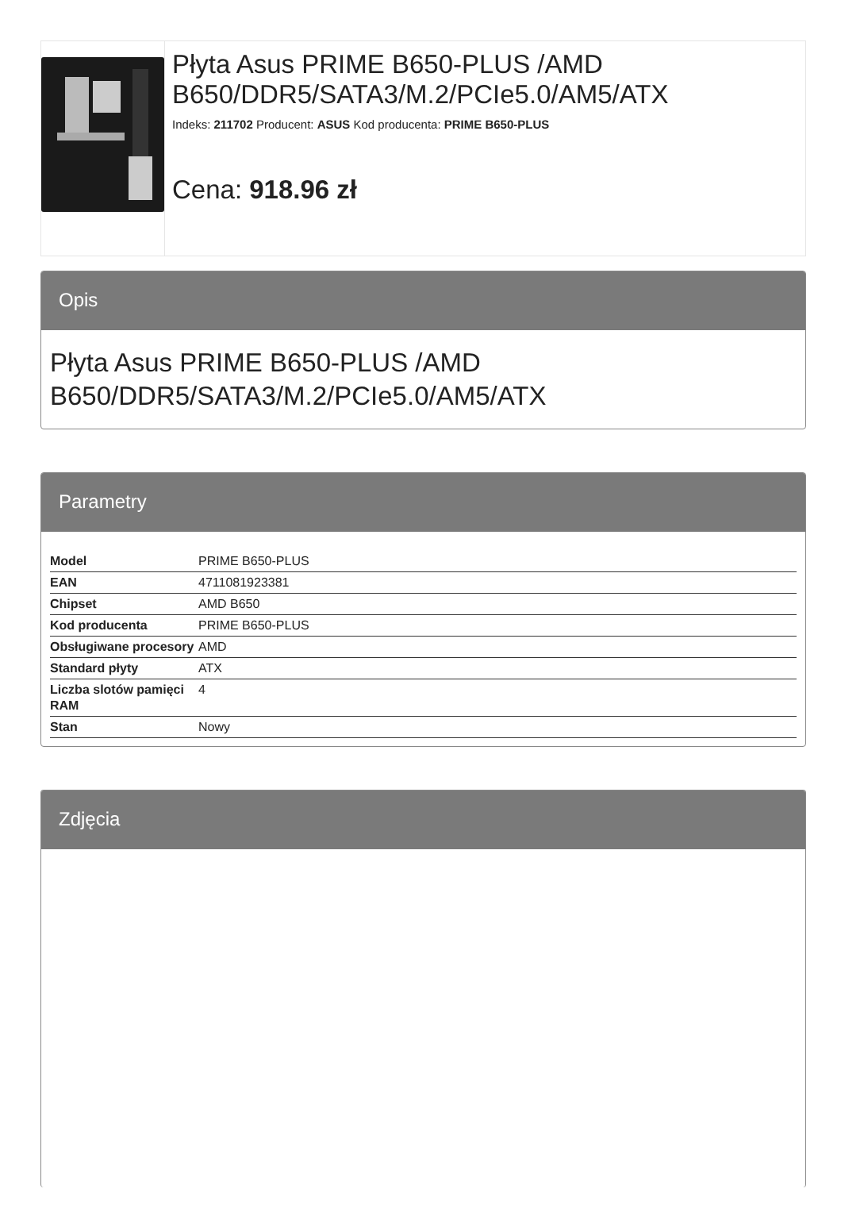Płyta Asus PRIME B650-PLUS /AMD B650/DDR5/SATA3/M.2/PCIe5.0/AM5/ATX
Indeks: 211702 Producent: ASUS Kod producenta: PRIME B650-PLUS
Cena: 918.96 zł
Opis
Płyta Asus PRIME B650-PLUS /AMD B650/DDR5/SATA3/M.2/PCIe5.0/AM5/ATX
Parametry
| Model | PRIME B650-PLUS |
| EAN | 4711081923381 |
| Chipset | AMD B650 |
| Kod producenta | PRIME B650-PLUS |
| Obsługiwane procesory | AMD |
| Standard płyty | ATX |
| Liczba slotów pamięci RAM | 4 |
| Stan | Nowy |
Zdjęcia